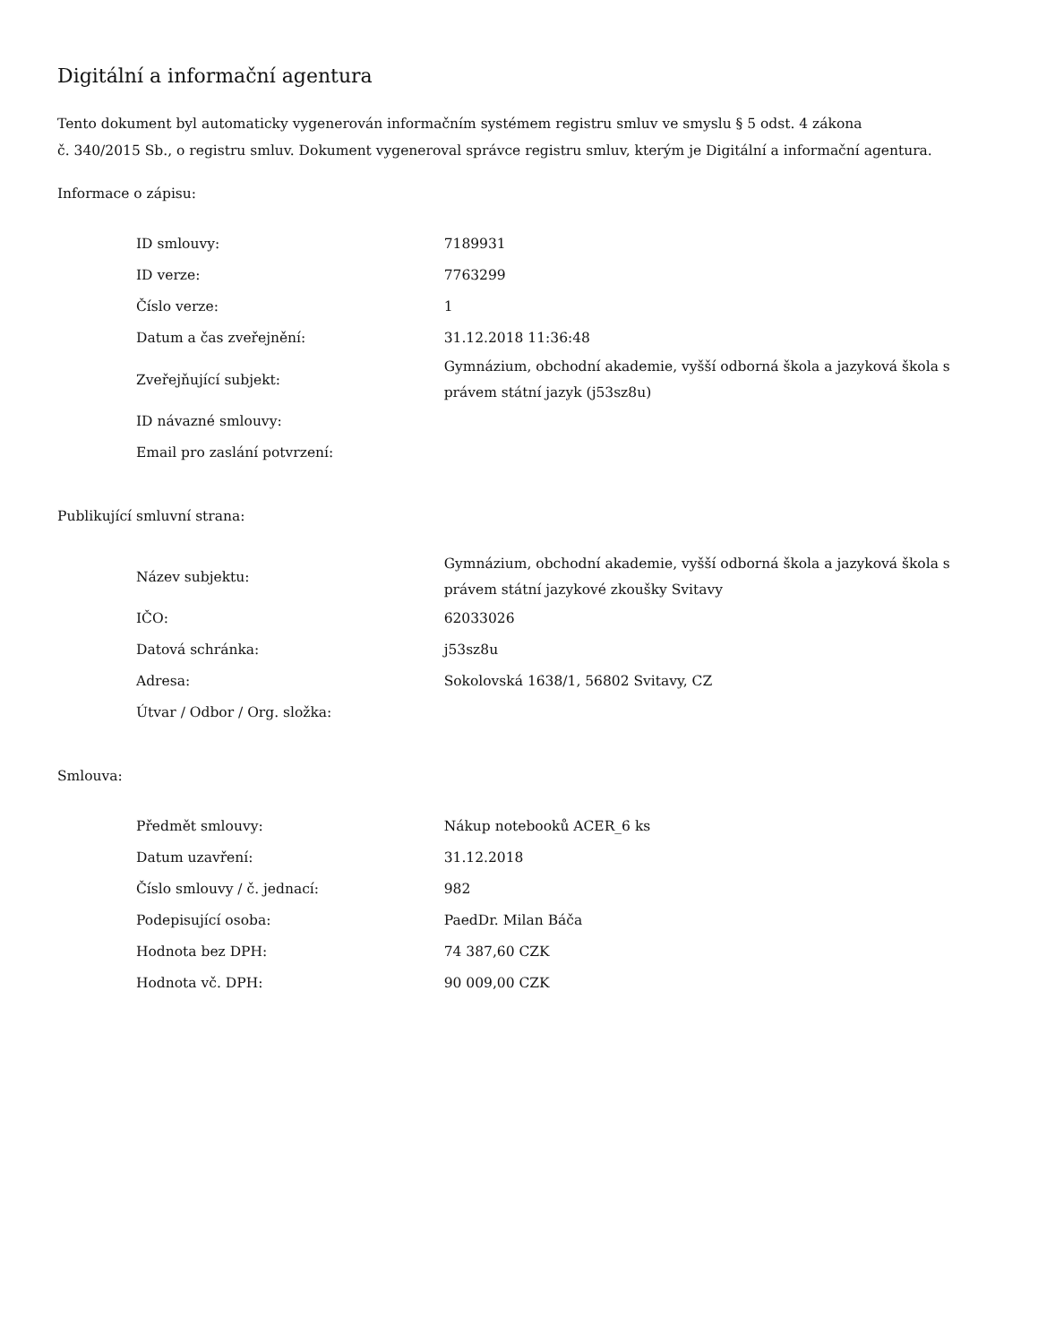Digitální a informační agentura
Tento dokument byl automaticky vygenerován informačním systémem registru smluv ve smyslu § 5 odst. 4 zákona
č. 340/2015 Sb., o registru smluv. Dokument vygeneroval správce registru smluv, kterým je Digitální a informační agentura.
Informace o zápisu:
| ID smlouvy: | 7189931 |
| ID verze: | 7763299 |
| Číslo verze: | 1 |
| Datum a čas zveřejnění: | 31.12.2018 11:36:48 |
| Zveřejňující subjekt: | Gymnázium, obchodní akademie, vyšší odborná škola a jazyková škola s právem státní jazyk (j53sz8u) |
| ID návazné smlouvy: | |
| Email pro zaslání potvrzení: | |
Publikující smluvní strana:
| Název subjektu: | Gymnázium, obchodní akademie, vyšší odborná škola a jazyková škola s právem státní jazykové zkoušky Svitavy |
| IČO: | 62033026 |
| Datová schránka: | j53sz8u |
| Adresa: | Sokolovská 1638/1, 56802 Svitavy, CZ |
| Útvar / Odbor / Org. složka: | |
Smlouva:
| Předmět smlouvy: | Nákup notebooků ACER_6 ks |
| Datum uzavření: | 31.12.2018 |
| Číslo smlouvy / č. jednací: | 982 |
| Podepisující osoba: | PaedDr. Milan Báča |
| Hodnota bez DPH: | 74 387,60 CZK |
| Hodnota vč. DPH: | 90 009,00 CZK |